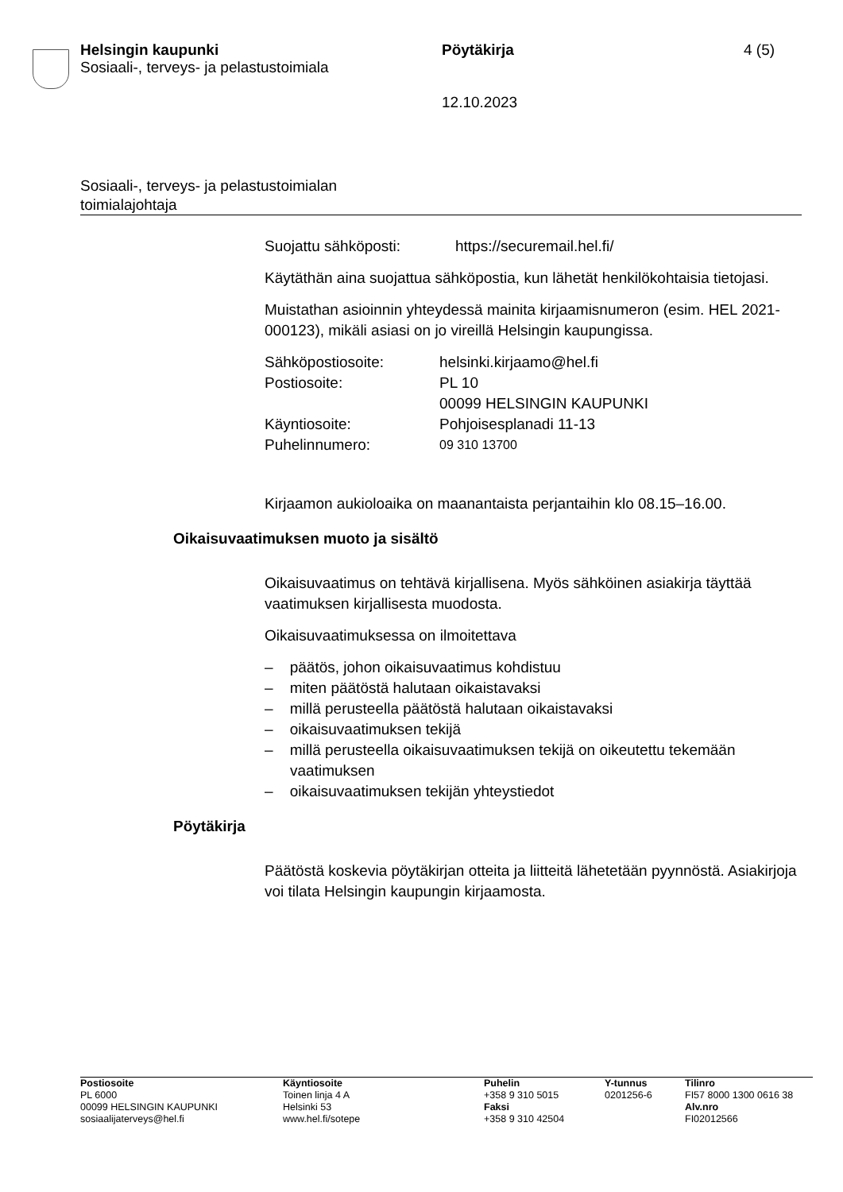Helsingin kaupunki
Sosiaali-, terveys- ja pelastustoimiala
Pöytäkirja
12.10.2023
4 (5)
Sosiaali-, terveys- ja pelastustoimialan
toimialajohtaja
| Suojattu sähköposti: | https://securemail.hel.fi/ |
Käytäthän aina suojattua sähköpostia, kun lähetät henkilökohtaisia tietojasi.
Muistathan asioinnin yhteydessä mainita kirjaamisnumeron (esim. HEL 2021-000123), mikäli asiasi on jo vireillä Helsingin kaupungissa.
| Sähköpostiosoite: | helsinki.kirjaamo@hel.fi |
| Postiosoite: | PL 10 00099 HELSINGIN KAUPUNKI |
| Käyntiosoite: | Pohjoisesplanadi 11-13 |
| Puhelinnumero: | 09 310 13700 |
Kirjaamon aukioloaika on maanantaista perjantaihin klo 08.15–16.00.
Oikaisuvaatimuksen muoto ja sisältö
Oikaisuvaatimus on tehtävä kirjallisena. Myös sähköinen asiakirja täyttää vaatimuksen kirjallisesta muodosta.
Oikaisuvaatimuksessa on ilmoitettava
– päätös, johon oikaisuvaatimus kohdistuu
– miten päätöstä halutaan oikaistavaksi
– millä perusteella päätöstä halutaan oikaistavaksi
– oikaisuvaatimuksen tekijä
– millä perusteella oikaisuvaatimuksen tekijä on oikeutettu tekemään vaatimuksen
– oikaisuvaatimuksen tekijän yhteystiedot
Pöytäkirja
Päätöstä koskevia pöytäkirjan otteita ja liitteitä lähetetään pyynnöstä. Asiakirjoja voi tilata Helsingin kaupungin kirjaamosta.
Postiosoite
PL 6000
00099 HELSINGIN KAUPUNKI
sosiaalijaterveys@hel.fi
Käyntiosoite
Toinen linja 4 A
Helsinki 53
www.hel.fi/sotepe
Puhelin
+358 9 310 5015
Faksi
+358 9 310 42504
Y-tunnus
0201256-6
Tilinro
FI57 8000 1300 0616 38
Alv.nro
FI02012566